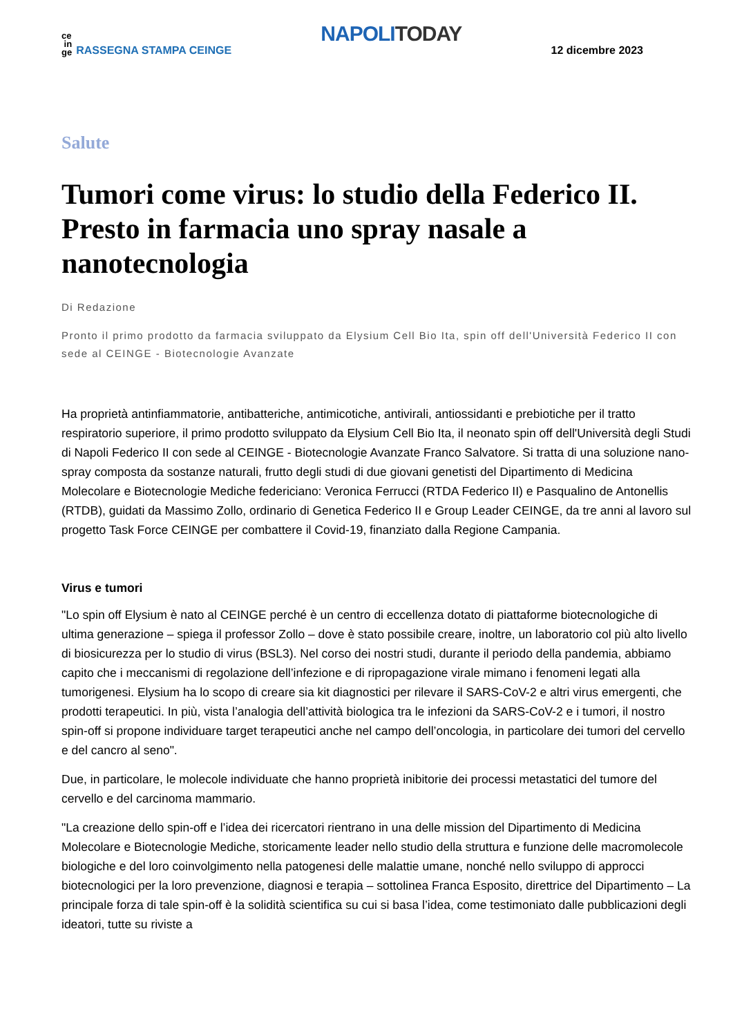ce
in
ge
RASSEGNA STAMPA CEINGE
NAPOLI TODAY
12 dicembre 2023
Salute
Tumori come virus: lo studio della Federico II. Presto in farmacia uno spray nasale a nanotecnologia
Di Redazione
Pronto il primo prodotto da farmacia sviluppato da Elysium Cell Bio Ita, spin off dell'Università Federico II con sede al CEINGE - Biotecnologie Avanzate
Ha proprietà antinfiammatorie, antibatteriche, antimicotiche, antivirali, antiossidanti e prebiotiche per il tratto respiratorio superiore, il primo prodotto sviluppato da Elysium Cell Bio Ita, il neonato spin off dell'Università degli Studi di Napoli Federico II con sede al CEINGE - Biotecnologie Avanzate Franco Salvatore. Si tratta di una soluzione nano-spray composta da sostanze naturali, frutto degli studi di due giovani genetisti del Dipartimento di Medicina Molecolare e Biotecnologie Mediche federiciano: Veronica Ferrucci (RTDA Federico II) e Pasqualino de Antonellis (RTDB), guidati da Massimo Zollo, ordinario di Genetica Federico II e Group Leader CEINGE, da tre anni al lavoro sul progetto Task Force CEINGE per combattere il Covid-19, finanziato dalla Regione Campania.
Virus e tumori
"Lo spin off Elysium è nato al CEINGE perché è un centro di eccellenza dotato di piattaforme biotecnologiche di ultima generazione – spiega il professor Zollo – dove è stato possibile creare, inoltre, un laboratorio col più alto livello di biosicurezza per lo studio di virus (BSL3). Nel corso dei nostri studi, durante il periodo della pandemia, abbiamo capito che i meccanismi di regolazione dell’infezione e di ripropagazione virale mimano i fenomeni legati alla tumorigenesi. Elysium ha lo scopo di creare sia kit diagnostici per rilevare il SARS-CoV-2 e altri virus emergenti, che prodotti terapeutici. In più, vista l’analogia dell’attività biologica tra le infezioni da SARS-CoV-2 e i tumori, il nostro spin-off si propone individuare target terapeutici anche nel campo dell’oncologia, in particolare dei tumori del cervello e del cancro al seno".
Due, in particolare, le molecole individuate che hanno proprietà inibitorie dei processi metastatici del tumore del cervello e del carcinoma mammario.
"La creazione dello spin-off e l’idea dei ricercatori rientrano in una delle mission del Dipartimento di Medicina Molecolare e Biotecnologie Mediche, storicamente leader nello studio della struttura e funzione delle macromolecole biologiche e del loro coinvolgimento nella patogenesi delle malattie umane, nonché nello sviluppo di approcci biotecnologici per la loro prevenzione, diagnosi e terapia – sottolinea Franca Esposito, direttrice del Dipartimento – La principale forza di tale spin-off è la solidità scientifica su cui si basa l’idea, come testimoniato dalle pubblicazioni degli ideatori, tutte su riviste a